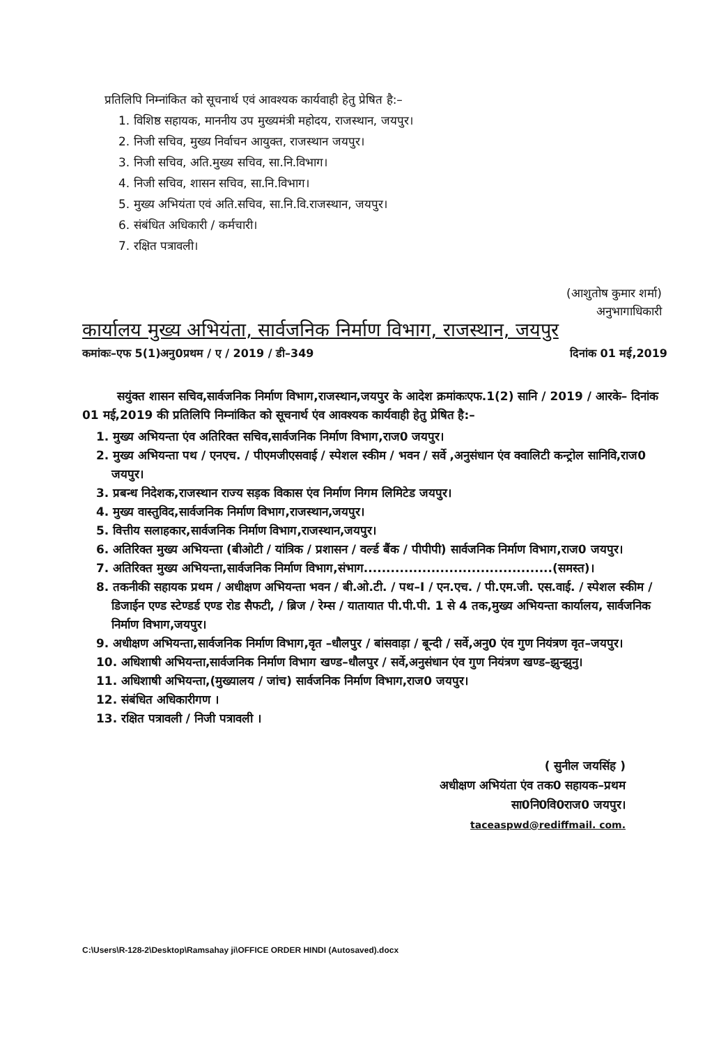प्रतिलिपि निम्नांकित को सूचनार्थ एवं आवश्यक कार्यवाही हेतु प्रेषित है:–
1. विशिष्ठ सहायक, माननीय उप मुख्यमंत्री महोदय, राजस्थान, जयपुर।
2. निजी सचिव, मुख्य निर्वाचन आयुक्त, राजस्थान जयपुर।
3. निजी सचिव, अति.मुख्य सचिव, सा.नि.विभाग।
4. निजी सचिव, शासन सचिव, सा.नि.विभाग।
5. मुख्य अभियंता एवं अति.सचिव, सा.नि.वि.राजस्थान, जयपुर।
6. संबंधित अधिकारी / कर्मचारी।
7. रक्षित पत्रावली।
(आशुतोष कुमार शर्मा)
अनुभागाधिकारी
कार्यालय मुख्य अभियंता, सार्वजनिक निर्माण विभाग, राजस्थान, जयपुर
कमांकः–एफ 5(1)अनु0प्रथम / ए / 2019 / डी–349 दिनांक 01 मई,2019
सयुंक्त शासन सचिव,सार्वजनिक निर्माण विभाग,राजस्थान,जयपुर के आदेश क्रमांकःएफ.1(2) सानि / 2019 / आरके– दिनांक 01 मई,2019 की प्रतिलिपि निम्नांकित को सूचनार्थ एंव आवश्यक कार्यवाही हेतु प्रेषित है:–
1. मुख्य अभियन्ता एंव अतिरिक्त सचिव,सार्वजनिक निर्माण विभाग,राज0 जयपुर।
2. मुख्य अभियन्ता पथ / एनएच. / पीएमजीएसवाई / स्पेशल स्कीम / भवन / सर्वे ,अनुसंधान एंव क्वालिटी कन्ट्रोल सानिवि,राज0 जयपुर।
3. प्रबन्ध निदेशक,राजस्थान राज्य सड़क विकास एंव निर्माण निगम लिमिटेड जयपुर।
4. मुख्य वास्तुविद,सार्वजनिक निर्माण विभाग,राजस्थान,जयपुर।
5. वित्तीय सलाहकार,सार्वजनिक निर्माण विभाग,राजस्थान,जयपुर।
6. अतिरिक्त मुख्य अभियन्ता (बीओटी / यांत्रिक / प्रशासन / वर्ल्ड बैंक / पीपीपी) सार्वजनिक निर्माण विभाग,राज0 जयपुर।
7. अतिरिक्त मुख्य अभियन्ता,सार्वजनिक निर्माण विभाग,संभाग..........................................(समस्त)।
8. तकनीकी सहायक प्रथम / अधीक्षण अभियन्ता भवन / बी.ओ.टी. / पथ–I / एन.एच. / पी.एम.जी. एस.वाई. / स्पेशल स्कीम / डिजाईन एण्ड स्टेण्डर्ड एण्ड रोड सैफटी, / ब्रिज / रेम्स / यातायात पी.पी.पी. 1 से 4 तक,मुख्य अभियन्ता कार्यालय, सार्वजनिक निर्माण विभाग,जयपुर।
9. अधीक्षण अभियन्ता,सार्वजनिक निर्माण विभाग,वृत –धौलपुर / बांसवाड़ा / बून्दी / सर्वे,अनु0 एंव गुण नियंत्रण वृत–जयपुर।
10. अधिशाषी अभियन्ता,सार्वजनिक निर्माण विभाग खण्ड–धौलपुर / सर्वे,अनुसंधान एंव गुण नियंत्रण खण्ड–झुन्झुनु।
11. अधिशाषी अभियन्ता,(मुख्यालय / जांच) सार्वजनिक निर्माण विभाग,राज0 जयपुर।
12. संबंधित अधिकारीगण ।
13. रक्षित पत्रावली / निजी पत्रावली ।
( सुनील जयसिंह )
अधीक्षण अभियंता एंव तक0 सहायक–प्रथम
सा0नि0वि0राज0 जयपुर।
taceaspwd@rediffmail. com.
C:\Users\R-128-2\Desktop\Ramsahay ji\OFFICE ORDER HINDI (Autosaved).docx